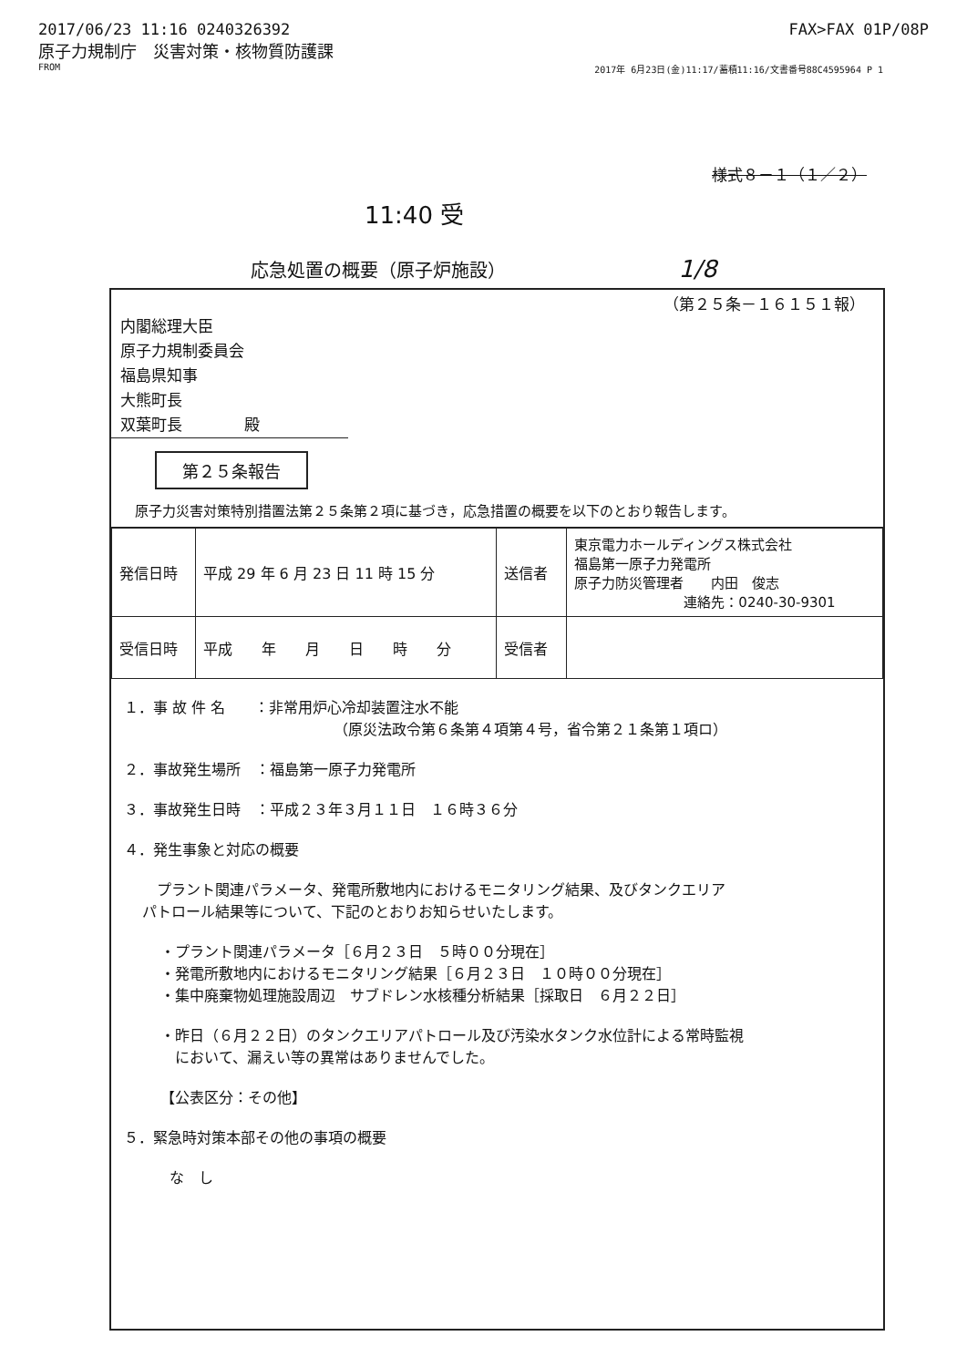2017/06/23 11:16 0240326392 FAX>FAX 01P/08P
原子力規制庁　災害対策・核物質防護課
FROM 2017年 6月23日(金)11:17/蓄積11:16/文書番号88C4595964 P 1
様式８－１（１／２）
11:40 受
応急処置の概要（原子炉施設） 1/8
（第２５条－１６１５１報）
内閣総理大臣
原子力規制委員会
福島県知事
大熊町長
双葉町長　　　　殿
第２５条報告
原子力災害対策特別措置法第２５条第２項に基づき，応急措置の概要を以下のとおり報告します。
| 発信日時 | 平成 29 年 6 月 23 日 11 時 15 分 | 送信者 | 東京電力ホールディングス株式会社 福島第一原子力発電所 原子力防災管理者 内田 俊志 連絡先：0240-30-9301 |
| 受信日時 | 平成 年 月 日 時 分 | 受信者 | |
１．事 故 件 名　　：非常用炉心冷却装置注水不能
（原災法政令第６条第４項第４号，省令第２１条第１項ロ）
２．事故発生場所　：福島第一原子力発電所
３．事故発生日時　：平成２３年３月１１日　１６時３６分
４．発生事象と対応の概要
　プラント関連パラメータ、発電所敷地内におけるモニタリング結果、及びタンクエリア
パトロール結果等について、下記のとおりお知らせいたします。
・プラント関連パラメータ［６月２３日　５時００分現在］
・発電所敷地内におけるモニタリング結果［６月２３日　１０時００分現在］
・集中廃棄物処理施設周辺　サブドレン水核種分析結果［採取日　６月２２日］
・昨日（６月２２日）のタンクエリアパトロール及び汚染水タンク水位計による常時監視
　において、漏えい等の異常はありませんでした。
【公表区分：その他】
５．緊急時対策本部その他の事項の概要
な　し